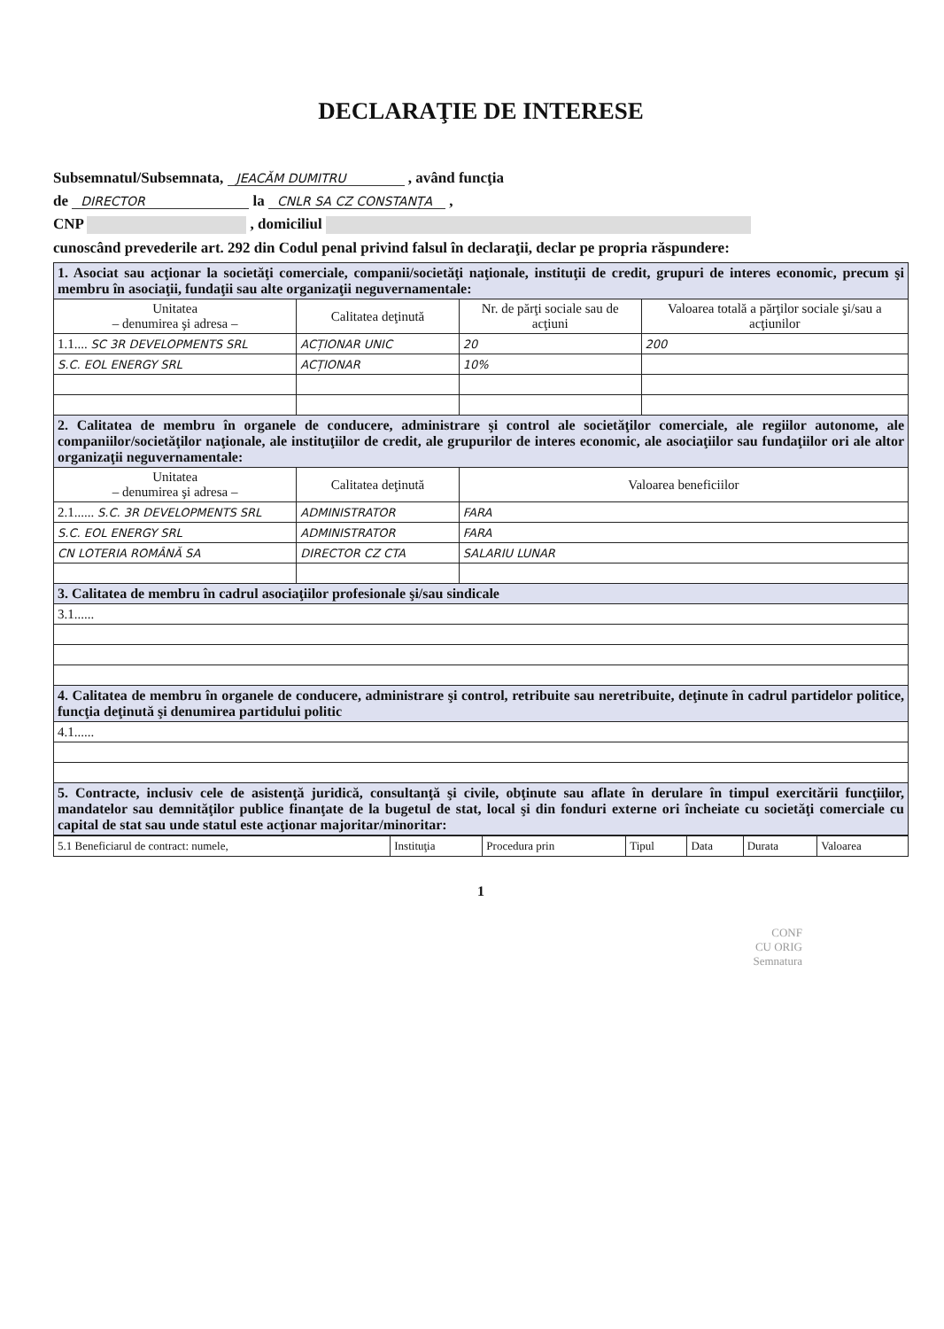DECLARAŢIE DE INTERESE
Subsemnatul/Subsemnata, JEACĂM DUMITRU , având funcţia
de DIRECTOR la CNLR SA CZ CONSTANȚA ,
CNP , domiciliul
cunoscând prevederile art. 292 din Codul penal privind falsul în declaraţii, declar pe propria răspundere:
| 1. Asociat sau acţionar la societăţi comerciale, companii/societăţi naţionale, instituţii de credit, grupuri de interes economic, precum şi membru în asociaţii, fundaţii sau alte organizaţii neguvernamentale: | | | |
| Unitatea – denumirea şi adresa – | Calitatea deţinută | Nr. de părţi sociale sau de acţiuni | Valoarea totală a părţilor sociale şi/sau a acţiunilor |
| 1.1.... SC 3R DEVELOPMENTS SRL | ACȚIONAR UNIC | 20 | 200 |
| S.C. EOL ENERGY SRL | ACȚIONAR | 10% | |
| 2. Calitatea de membru în organele de conducere, administrare şi control ale societăţilor comerciale, ale regiilor autonome, ale companiilor/societăţilor naţionale, ale instituţiilor de credit, ale grupurilor de interes economic, ale asociaţiilor sau fundaţiilor ori ale altor organizaţii neguvernamentale: | | | |
| Unitatea – denumirea şi adresa – | Calitatea deţinută | Valoarea beneficiilor | |
| 2.1...... S.C. 3R DEVELOPMENTS SRL | ADMINISTRATOR | FARA | |
| S.C. EOL ENERGY SRL | ADMINISTRATOR | FARA | |
| CN LOTERIA ROMÂNĂ SA | DIRECTOR CZ CTA | SALARIU LUNAR | |
| 3. Calitatea de membru în cadrul asociaţiilor profesionale şi/sau sindicale | | | |
| 3.1...... | | | |
| 4. Calitatea de membru în organele de conducere, administrare şi control, retribuite sau neretribuite, deţinute în cadrul partidelor politice, funcţia deţinută şi denumirea partidului politic | | | |
| 4.1...... | | | |
| 5. Contracte, inclusiv cele de asistenţă juridică, consultanţă şi civile, obţinute sau aflate în derulare în timpul exercitării funcţiilor, mandatelor sau demnităţilor publice finanţate de la bugetul de stat, local şi din fonduri externe ori încheiate cu societăţi comerciale cu capital de stat sau unde statul este acţionar majoritar/minoritar: | | | |
| 5.1 Beneficiarul de contract: numele, | Instituţia | Procedura prin | Tipul | Data | Durata | Valoarea |
1
CONF
CU ORIG
Semnatura